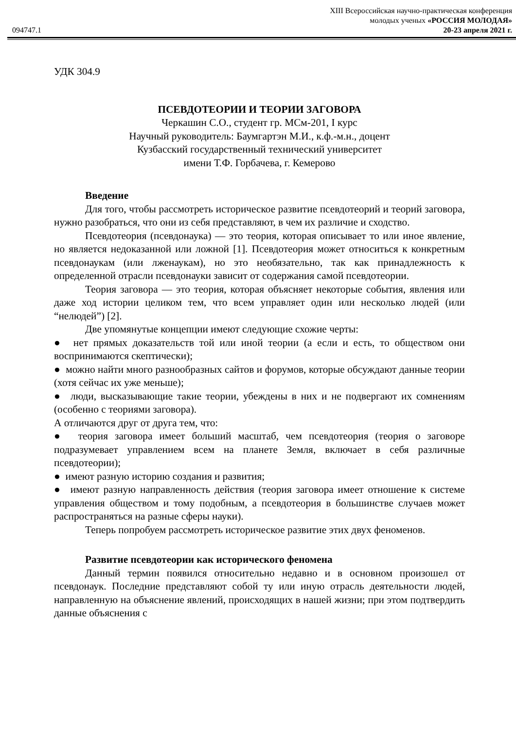XIII Всероссийская научно-практическая конференция
молодых ученых «РОССИЯ МОЛОДАЯ»
094747.1 20-23 апреля 2021 г.
УДК 304.9
ПСЕВДОТЕОРИИ И ТЕОРИИ ЗАГОВОРА
Черкашин С.О., студент гр. МСм-201, I курс
Научный руководитель: Баумгартэн М.И., к.ф.-м.н., доцент
Кузбасский государственный технический университет
имени Т.Ф. Горбачева, г. Кемерово
Введение
Для того, чтобы рассмотреть историческое развитие псевдотеорий и теорий заговора, нужно разобраться, что они из себя представляют, в чем их различие и сходство.
Псевдотеория (псевдонаука) — это теория, которая описывает то или иное явление, но является недоказанной или ложной [1]. Псевдотеория может относиться к конкретным псевдонаукам (или лженаукам), но это необязательно, так как принадлежность к определенной отрасли псевдонауки зависит от содержания самой псевдотеории.
Теория заговора — это теория, которая объясняет некоторые события, явления или даже ход истории целиком тем, что всем управляет один или несколько людей (или “нелюдей”) [2].
Две упомянутые концепции имеют следующие схожие черты:
● нет прямых доказательств той или иной теории (а если и есть, то обществом они воспринимаются скептически);
● можно найти много разнообразных сайтов и форумов, которые обсуждают данные теории (хотя сейчас их уже меньше);
● люди, высказывающие такие теории, убеждены в них и не подвергают их сомнениям (особенно с теориями заговора).
А отличаются друг от друга тем, что:
● теория заговора имеет больший масштаб, чем псевдотеория (теория о заговоре подразумевает управлением всем на планете Земля, включает в себя различные псевдотеории);
● имеют разную историю создания и развития;
● имеют разную направленность действия (теория заговора имеет отношение к системе управления обществом и тому подобным, а псевдотеория в большинстве случаев может распространяться на разные сферы науки).
Теперь попробуем рассмотреть историческое развитие этих двух феноменов.
Развитие псевдотеории как исторического феномена
Данный термин появился относительно недавно и в основном произошел от псевдонаук. Последние представляют собой ту или иную отрасль деятельности людей, направленную на объяснение явлений, происходящих в нашей жизни; при этом подтвердить данные объяснения с